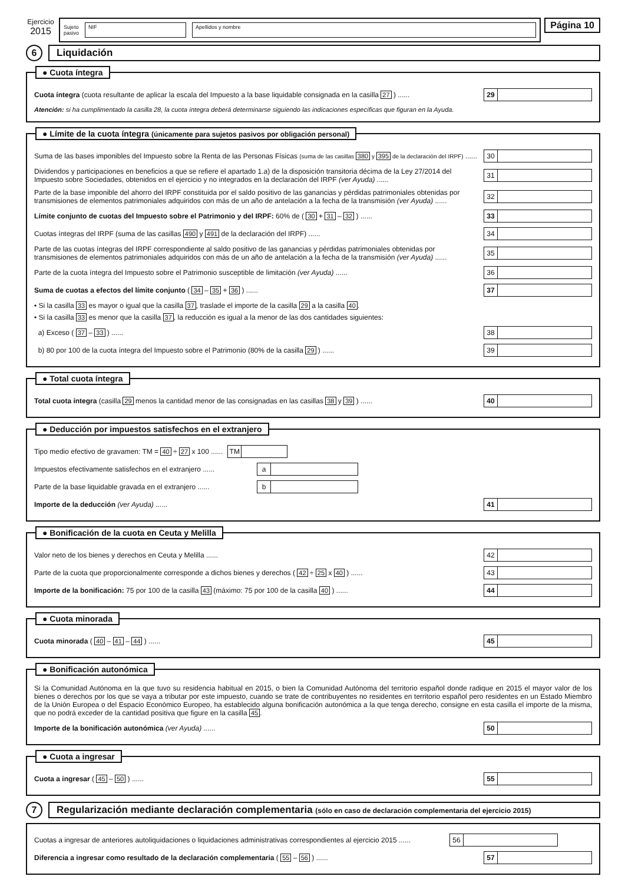Ejercicio
2015
Sujeto
pasivo
NIF Apellidos y nombre
Página 10
6
Liquidación
● Cuota íntegra
Cuota íntegra (cuota resultante de aplicar la escala del Impuesto a la base liquidable consignada en la casilla 27 ) ......
29
Atención: si ha cumplimentado la casilla 28, la cuota íntegra deberá determinarse siguiendo las indicaciones específicas que figuran en la Ayuda.
● Límite de la cuota íntegra (únicamente para sujetos pasivos por obligación personal)
Suma de las bases imponibles del Impuesto sobre la Renta de las Personas Físicas (suma de las casillas 380 y 395 de la declaración del IRPF) ......
30
Dividendos y participaciones en beneficios a que se refiere el apartado 1.a) de la disposición transitoria décima de la Ley 27/2014 del Impuesto sobre Sociedades, obtenidos en el ejercicio y no integrados en la declaración del IRPF (ver Ayuda) ......
31
Parte de la base imponible del ahorro del IRPF constituida por el saldo positivo de las ganancias y pérdidas patrimoniales obtenidas por transmisiones de elementos patrimoniales adquiridos con más de un año de antelación a la fecha de la transmisión (ver Ayuda) ......
32
Límite conjunto de cuotas del Impuesto sobre el Patrimonio y del IRPF: 60% de ( 30 + 31 – 32 ) ......
33
Cuotas íntegras del IRPF (suma de las casillas 490 y 491 de la declaración del IRPF) ......
34
Parte de las cuotas íntegras del IRPF correspondiente al saldo positivo de las ganancias y pérdidas patrimoniales obtenidas por transmisiones de elementos patrimoniales adquiridos con más de un año de antelación a la fecha de la transmisión (ver Ayuda) ......
35
Parte de la cuota íntegra del Impuesto sobre el Patrimonio susceptible de limitación (ver Ayuda) ......
36
Suma de cuotas a efectos del límite conjunto ( 34 – 35 + 36 ) ......
37
• Si la casilla 33 es mayor o igual que la casilla 37, traslade el importe de la casilla 29 a la casilla 40.
• Si la casilla 33 es menor que la casilla 37, la reducción es igual a la menor de las dos cantidades siguientes:
a) Exceso ( 37 – 33 ) ......
38
b) 80 por 100 de la cuota íntegra del Impuesto sobre el Patrimonio (80% de la casilla 29 ) ......
39
● Total cuota íntegra
Total cuota íntegra (casilla 29 menos la cantidad menor de las consignadas en las casillas 38 y 39 ) ......
40
● Deducción por impuestos satisfechos en el extranjero
Tipo medio efectivo de gravamen: TM = 40 ÷ 27 x 100 ......
TM
Impuestos efectivamente satisfechos en el extranjero ......
a
Parte de la base liquidable gravada en el extranjero ......
b
Importe de la deducción (ver Ayuda) ......
41
● Bonificación de la cuota en Ceuta y Melilla
Valor neto de los bienes y derechos en Ceuta y Melilla ......
42
Parte de la cuota que proporcionalmente corresponde a dichos bienes y derechos ( 42 ÷ 25 x 40 ) ......
43
Importe de la bonificación: 75 por 100 de la casilla 43 (máximo: 75 por 100 de la casilla 40 ) ......
44
● Cuota minorada
Cuota minorada ( 40 – 41 – 44 ) ......
45
● Bonificación autonómica
Si la Comunidad Autónoma en la que tuvo su residencia habitual en 2015, o bien la Comunidad Autónoma del territorio español donde radique en 2015 el mayor valor de los bienes o derechos por los que se vaya a tributar por este impuesto, cuando se trate de contribuyentes no residentes en territorio español pero residentes en un Estado Miembro de la Unión Europea o del Espacio Económico Europeo, ha establecido alguna bonificación autonómica a la que tenga derecho, consigne en esta casilla el importe de la misma, que no podrá exceder de la cantidad positiva que figure en la casilla 45.
Importe de la bonificación autonómica (ver Ayuda) ......
50
● Cuota a ingresar
Cuota a ingresar ( 45 – 50 ) ......
55
7
Regularización mediante declaración complementaria (sólo en caso de declaración complementaria del ejercicio 2015)
Cuotas a ingresar de anteriores autoliquidaciones o liquidaciones administrativas correspondientes al ejercicio 2015 ......
56
Diferencia a ingresar como resultado de la declaración complementaria ( 55 – 56 ) ......
57